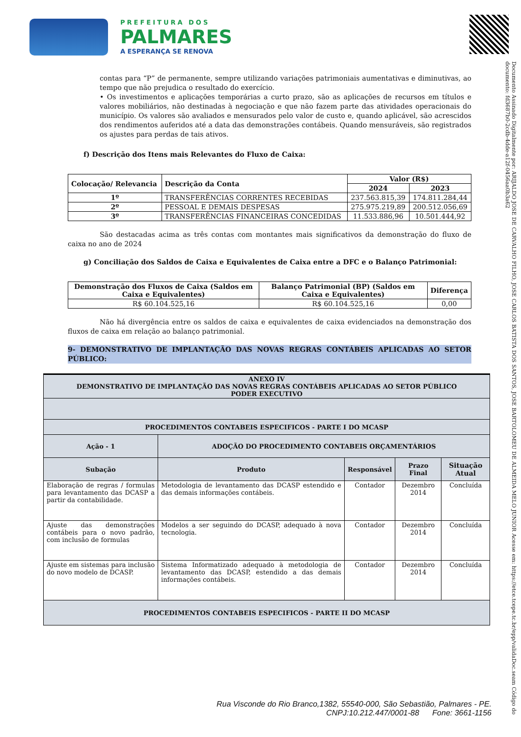PREFEITURA DOS
PALMARES
A ESPERANÇA SE RENOVA
Documento Assinado Digitalmente por: ARIJALDO JOSE DE CARVALHO FILHO, JOSE CARLOS BATISTA DOS SANTOS, JOSE BARTOLOMEU DE ALMEIDA MELO JUNIOR Acesse em: https://etce.tcepe.tc.br/epp/validaDoc.seam Código do documento: fd3687b0-2cdb-4dde-a12f-0456aa0b3a62
contas para “P” de permanente, sempre utilizando variações patrimoniais aumentativas e diminutivas, ao tempo que não prejudica o resultado do exercício.
• Os investimentos e aplicações temporárias a curto prazo, são as aplicações de recursos em títulos e valores mobiliários, não destinadas à negociação e que não fazem parte das atividades operacionais do município. Os valores são avaliados e mensurados pelo valor de custo e, quando aplicável, são acrescidos dos rendimentos auferidos até a data das demonstrações contábeis. Quando mensuráveis, são registrados os ajustes para perdas de tais ativos.
f) Descrição dos Itens mais Relevantes do Fluxo de Caixa:
| Colocação/ Relevancia | Descrição da Conta | Valor (R$) | |
| --- | --- | --- | --- |
| | | 2024 | 2023 |
| 1º | TRANSFERÊNCIAS CORRENTES RECEBIDAS | 237.563.815,39 | 174.811.284,44 |
| 2º | PESSOAL E DEMAIS DESPESAS | 275.975.219,89 | 200.512.056,69 |
| 3º | TRANSFERÊNCIAS FINANCEIRAS CONCEDIDAS | 11.533.886,96 | 10.501.444,92 |
São destacadas acima as três contas com montantes mais significativos da demonstração do fluxo de caixa no ano de 2024
g) Conciliação dos Saldos de Caixa e Equivalentes de Caixa entre a DFC e o Balanço Patrimonial:
| Demonstração dos Fluxos de Caixa (Saldos em Caixa e Equivalentes) | Balanço Patrimonial (BP) (Saldos em Caixa e Equivalentes) | Diferença |
| --- | --- | --- |
| R$ 60.104.525,16 | R$ 60.104.525,16 | 0,00 |
Não há divergência entre os saldos de caixa e equivalentes de caixa evidenciados na demonstração dos fluxos de caixa em relação ao balanço patrimonial.
9- DEMONSTRATIVO DE IMPLANTAÇÃO DAS NOVAS REGRAS CONTÁBEIS APLICADAS AO SETOR PÚBLICO:
| ANEXO IV DEMONSTRATIVO DE IMPLANTAÇÃO DAS NOVAS REGRAS CONTÁBEIS APLICADAS AO SETOR PÚBLICO PODER EXECUTIVO | | | | |
| --- | --- | --- | --- | --- |
| PROCEDIMENTOS CONTABEIS ESPECIFICOS - PARTE I DO MCASP | | | | |
| Ação - 1 | ADOÇÃO DO PROCEDIMENTO CONTABEIS ORÇAMENTÁRIOS | | | |
| Subação | Produto | Responsável | Prazo Final | Situação Atual |
| Elaboração de regras / formulas para levantamento das DCASP a partir da contabilidade. | Metodologia de levantamento das DCASP estendido e das demais informações contábeis. | Contador | Dezembro 2014 | Concluída |
| Ajuste das demonstrações contábeis para o novo padrão, com inclusão de formulas | Modelos a ser seguindo do DCASP, adequado à nova tecnologia. | Contador | Dezembro 2014 | Concluída |
| Ajuste em sistemas para inclusão do novo modelo de DCASP. | Sistema Informatizado adequado à metodologia de levantamento das DCASP, estendido a das demais informações contábeis. | Contador | Dezembro 2014 | Concluída |
| PROCEDIMENTOS CONTABEIS ESPECIFICOS - PARTE II DO MCASP | | | | |
Rua Visconde do Rio Branco,1382, 55540-000, São Sebastião, Palmares - PE.
CNPJ:10.212.447/0001-88 Fone: 3661-1156